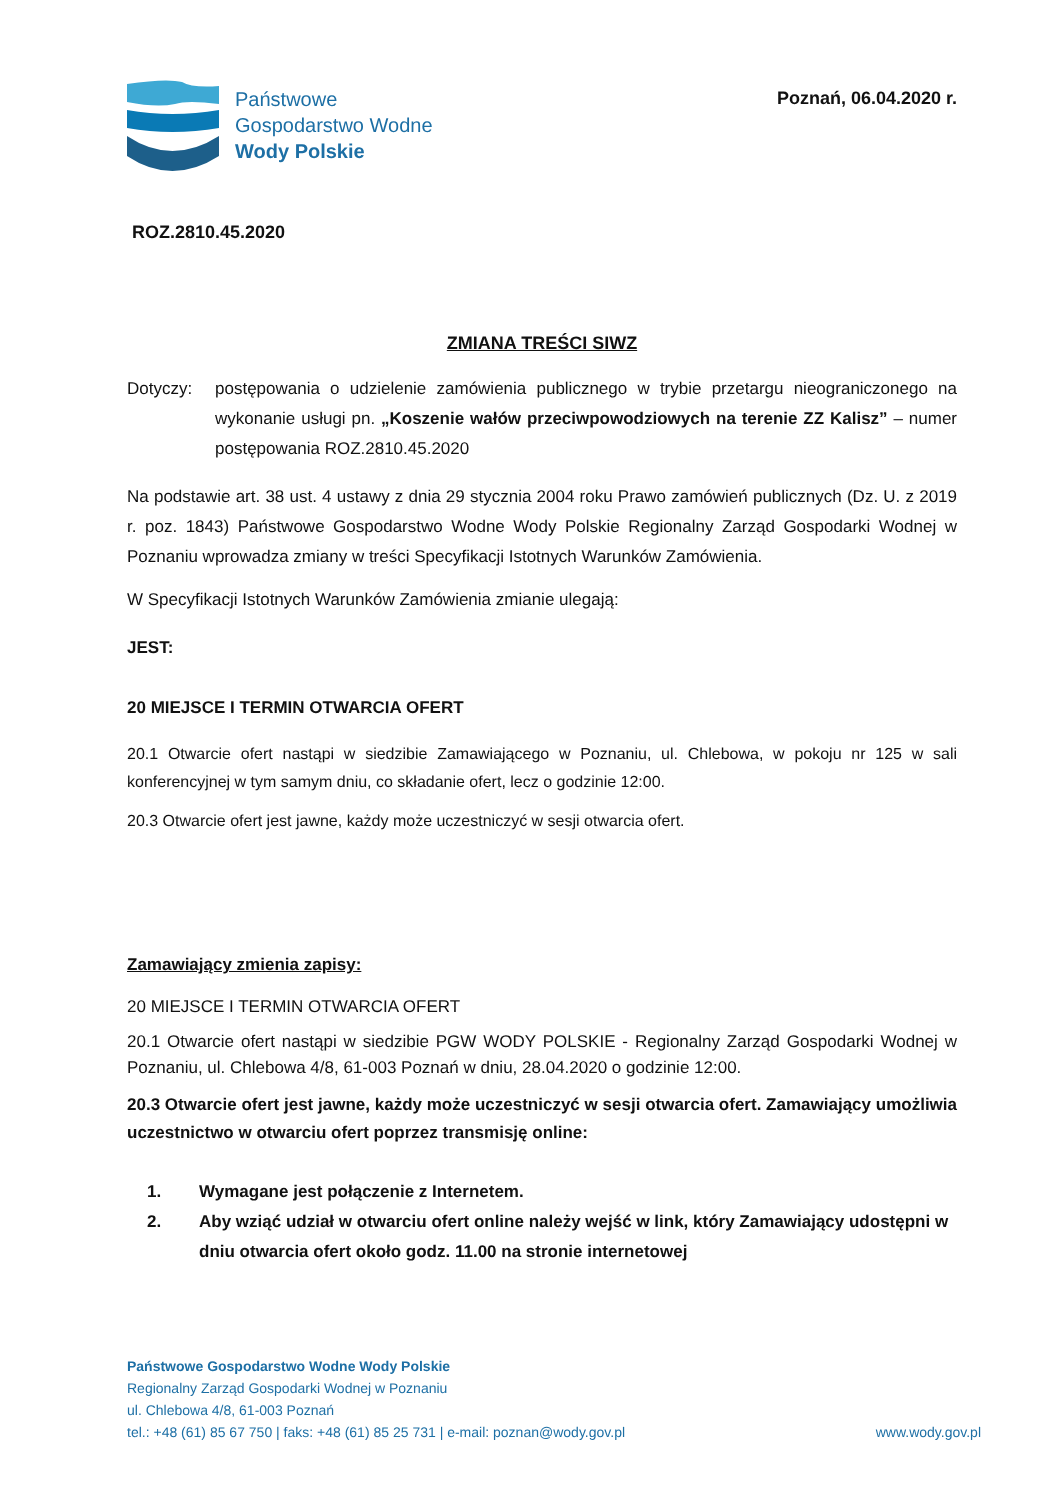Państwowe
Gospodarstwo Wodne
Wody Polskie
Poznań, 06.04.2020 r.
ROZ.2810.45.2020
ZMIANA TREŚCI SIWZ
Dotyczy:
postępowania o udzielenie zamówienia publicznego w trybie przetargu nieograniczonego na wykonanie usługi pn. „Koszenie wałów przeciwpowodziowych na terenie ZZ Kalisz” – numer postępowania ROZ.2810.45.2020
Na podstawie art. 38 ust. 4 ustawy z dnia 29 stycznia 2004 roku Prawo zamówień publicznych (Dz. U. z 2019 r. poz. 1843) Państwowe Gospodarstwo Wodne Wody Polskie Regionalny Zarząd Gospodarki Wodnej w Poznaniu wprowadza zmiany w treści Specyfikacji Istotnych Warunków Zamówienia.
W Specyfikacji Istotnych Warunków Zamówienia zmianie ulegają:
JEST:
20 MIEJSCE I TERMIN OTWARCIA OFERT
20.1 Otwarcie ofert nastąpi w siedzibie Zamawiającego w Poznaniu, ul. Chlebowa, w pokoju nr 125 w sali konferencyjnej w tym samym dniu, co składanie ofert, lecz o godzinie 12:00.
20.3 Otwarcie ofert jest jawne, każdy może uczestniczyć w sesji otwarcia ofert.
Zamawiający zmienia zapisy:
20 MIEJSCE I TERMIN OTWARCIA OFERT
20.1 Otwarcie ofert nastąpi w siedzibie PGW WODY POLSKIE - Regionalny Zarząd Gospodarki Wodnej w Poznaniu, ul. Chlebowa 4/8, 61-003 Poznań w dniu, 28.04.2020 o godzinie 12:00.
20.3 Otwarcie ofert jest jawne, każdy może uczestniczyć w sesji otwarcia ofert. Zamawiający umożliwia uczestnictwo w otwarciu ofert poprzez transmisję online:
1. Wymagane jest połączenie z Internetem.
2. Aby wziąć udział w otwarciu ofert online należy wejść w link, który Zamawiający udostępni w dniu otwarcia ofert około godz. 11.00 na stronie internetowej
Państwowe Gospodarstwo Wodne Wody Polskie
Regionalny Zarząd Gospodarki Wodnej w Poznaniu
ul. Chlebowa 4/8, 61-003 Poznań
tel.: +48 (61) 85 67 750 | faks: +48 (61) 85 25 731 | e-mail: poznan@wody.gov.pl www.wody.gov.pl